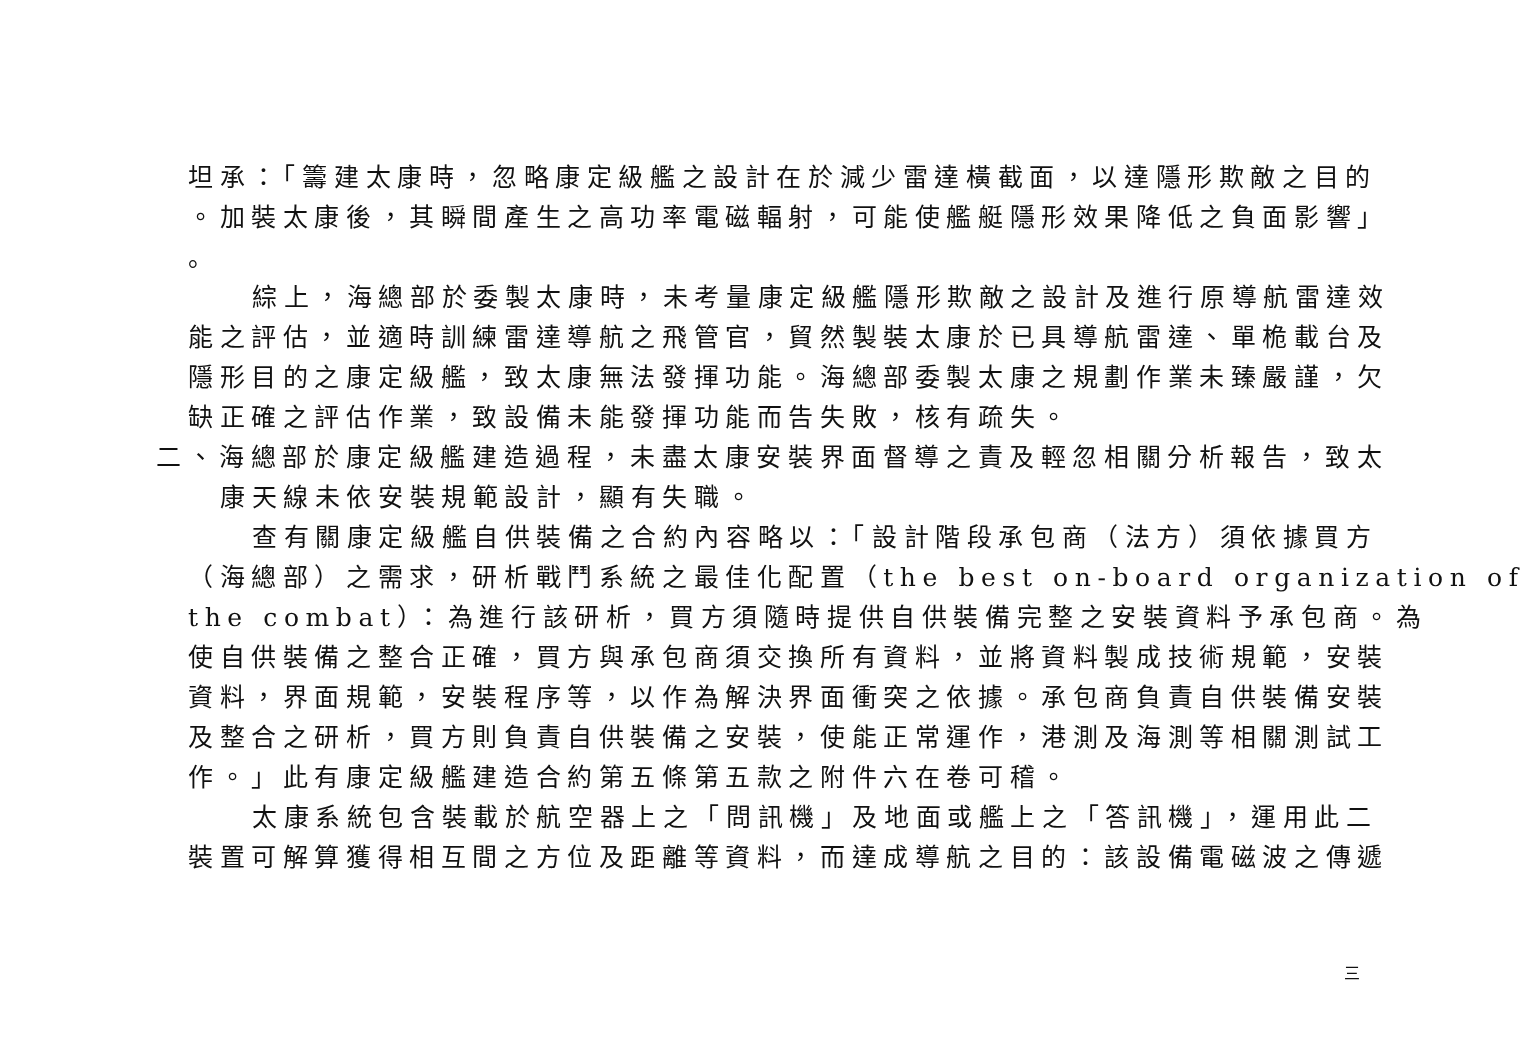坦承：「籌建太康時，忽略康定級艦之設計在於減少雷達橫截面，以達隱形欺敵之目的
。加裝太康後，其瞬間產生之高功率電磁輻射，可能使艦艇隱形效果降低之負面影響」
。
綜上，海總部於委製太康時，未考量康定級艦隱形欺敵之設計及進行原導航雷達效
能之評估，並適時訓練雷達導航之飛管官，貿然製裝太康於已具導航雷達、單桅載台及
隱形目的之康定級艦，致太康無法發揮功能。海總部委製太康之規劃作業未臻嚴謹，欠
缺正確之評估作業，致設備未能發揮功能而告失敗，核有疏失。
二、海總部於康定級艦建造過程，未盡太康安裝界面督導之責及輕忽相關分析報告，致太
康天線未依安裝規範設計，顯有失職。
查有關康定級艦自供裝備之合約內容略以：「設計階段承包商（法方）須依據買方
（海總部）之需求，研析戰鬥系統之最佳化配置（the best on-board organization of
the combat）：為進行該研析，買方須隨時提供自供裝備完整之安裝資料予承包商。為
使自供裝備之整合正確，買方與承包商須交換所有資料，並將資料製成技術規範，安裝
資料，界面規範，安裝程序等，以作為解決界面衝突之依據。承包商負責自供裝備安裝
及整合之研析，買方則負責自供裝備之安裝，使能正常運作，港測及海測等相關測試工
作。」此有康定級艦建造合約第五條第五款之附件六在卷可稽。
太康系統包含裝載於航空器上之「問訊機」及地面或艦上之「答訊機」，運用此二
裝置可解算獲得相互間之方位及距離等資料，而達成導航之目的：該設備電磁波之傳遞
三